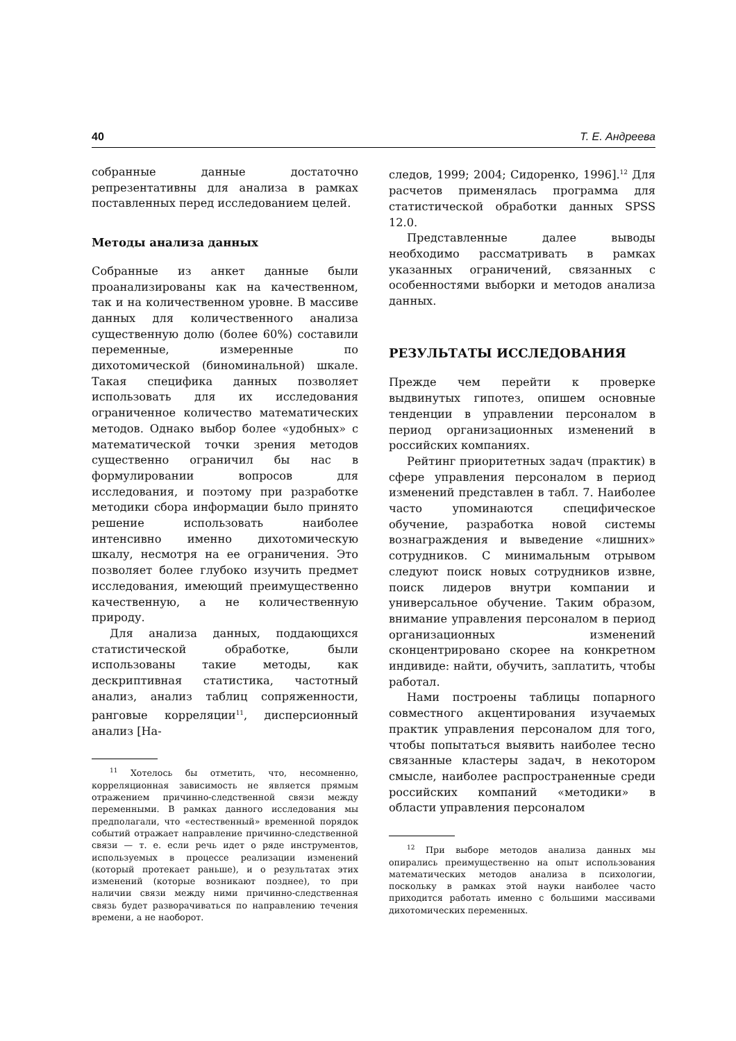40 Т. Е. Андреева
собранные данные достаточно репрезентативны для анализа в рамках поставленных перед исследованием целей.
Методы анализа данных
Собранные из анкет данные были проанализированы как на качественном, так и на количественном уровне. В массиве данных для количественного анализа существенную долю (более 60%) составили переменные, измеренные по дихотомической (биноминальной) шкале. Такая специфика данных позволяет использовать для их исследования ограниченное количество математических методов. Однако выбор более «удобных» с математической точки зрения методов существенно ограничил бы нас в формулировании вопросов для исследования, и поэтому при разработке методики сбора информации было принято решение использовать наиболее интенсивно именно дихотомическую шкалу, несмотря на ее ограничения. Это позволяет более глубоко изучить предмет исследования, имеющий преимущественно качественную, а не количественную природу.
Для анализа данных, поддающихся статистической обработке, были использованы такие методы, как дескриптивная статистика, частотный анализ, анализ таблиц сопряженности, ранговые корреляции<sup>11</sup>, дисперсионный анализ [На-
<sup>11</sup> Хотелось бы отметить, что, несомненно, корреляционная зависимость не является прямым отражением причинно-следственной связи между переменными. В рамках данного исследования мы предполагали, что «естественный» временной порядок событий отражает направление причинно-следственной связи — т. е. если речь идет о ряде инструментов, используемых в процессе реализации изменений (который протекает раньше), и о результатах этих изменений (которые возникают позднее), то при наличии связи между ними причинно-следственная связь будет разворачиваться по направлению течения времени, а не наоборот.
следов, 1999; 2004; Сидоренко, 1996].<sup>12</sup> Для расчетов применялась программа для статистической обработки данных SPSS 12.0.
Представленные далее выводы необходимо рассматривать в рамках указанных ограничений, связанных с особенностями выборки и методов анализа данных.
РЕЗУЛЬТАТЫ ИССЛЕДОВАНИЯ
Прежде чем перейти к проверке выдвинутых гипотез, опишем основные тенденции в управлении персоналом в период организационных изменений в российских компаниях.
Рейтинг приоритетных задач (практик) в сфере управления персоналом в период изменений представлен в табл. 7. Наиболее часто упоминаются специфическое обучение, разработка новой системы вознаграждения и выведение «лишних» сотрудников. С минимальным отрывом следуют поиск новых сотрудников извне, поиск лидеров внутри компании и универсальное обучение. Таким образом, внимание управления персоналом в период организационных изменений сконцентрировано скорее на конкретном индивиде: найти, обучить, заплатить, чтобы работал.
Нами построены таблицы попарного совместного акцентирования изучаемых практик управления персоналом для того, чтобы попытаться выявить наиболее тесно связанные кластеры задач, в некотором смысле, наиболее распространенные среди российских компаний «методики» в области управления персоналом
<sup>12</sup> При выборе методов анализа данных мы опирались преимущественно на опыт использования математических методов анализа в психологии, поскольку в рамках этой науки наиболее часто приходится работать именно с большими массивами дихотомических переменных.